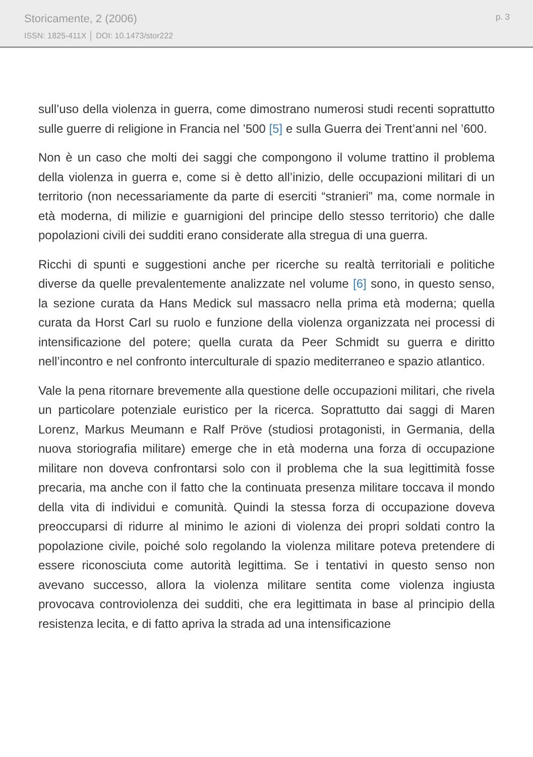Storicamente, 2 (2006)
ISSN: 1825-411X │ DOI: 10.1473/stor222
p. 3
sull’uso della violenza in guerra, come dimostrano numerosi studi recenti soprattutto sulle guerre di religione in Francia nel ’500 [5] e sulla Guerra dei Trent’anni nel ’600.
Non è un caso che molti dei saggi che compongono il volume trattino il problema della violenza in guerra e, come si è detto all’inizio, delle occupazioni militari di un territorio (non necessariamente da parte di eserciti “stranieri” ma, come normale in età moderna, di milizie e guarnigioni del principe dello stesso territorio) che dalle popolazioni civili dei sudditi erano considerate alla stregua di una guerra.
Ricchi di spunti e suggestioni anche per ricerche su realtà territoriali e politiche diverse da quelle prevalentemente analizzate nel volume [6] sono, in questo senso, la sezione curata da Hans Medick sul massacro nella prima età moderna; quella curata da Horst Carl su ruolo e funzione della violenza organizzata nei processi di intensificazione del potere; quella curata da Peer Schmidt su guerra e diritto nell’incontro e nel confronto interculturale di spazio mediterraneo e spazio atlantico.
Vale la pena ritornare brevemente alla questione delle occupazioni militari, che rivela un particolare potenziale euristico per la ricerca. Soprattutto dai saggi di Maren Lorenz, Markus Meumann e Ralf Pröve (studiosi protagonisti, in Germania, della nuova storiografia militare) emerge che in età moderna una forza di occupazione militare non doveva confrontarsi solo con il problema che la sua legittimità fosse precaria, ma anche con il fatto che la continuata presenza militare toccava il mondo della vita di individui e comunità. Quindi la stessa forza di occupazione doveva preoccuparsi di ridurre al minimo le azioni di violenza dei propri soldati contro la popolazione civile, poiché solo regolando la violenza militare poteva pretendere di essere riconosciuta come autorità legittima. Se i tentativi in questo senso non avevano successo, allora la violenza militare sentita come violenza ingiusta provocava controviolenza dei sudditi, che era legittimata in base al principio della resistenza lecita, e di fatto apriva la strada ad una intensificazione